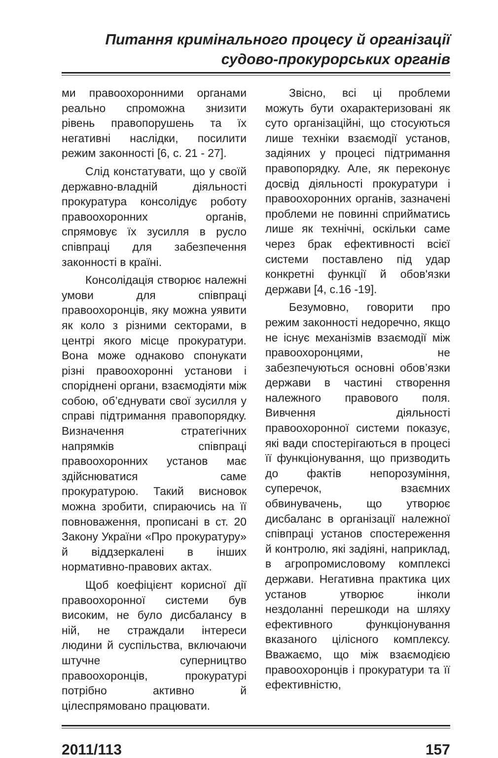Питання кримінального процесу й організації
судово-прокурорських органів
ми правоохоронними органами реально спроможна знизити рівень правопорушень та їх негативні наслідки, посилити режим законності [6, с. 21 - 27].
Слід констатувати, що у своїй державно-владній діяльності прокуратура консолідує роботу правоохоронних органів, спрямовує їх зусилля в русло співпраці для забезпечення законності в країні.
Консолідація створює належні умови для співпраці правоохоронців, яку можна уявити як коло з різними секторами, в центрі якого місце прокуратури. Вона може однаково спонукати різні правоохоронні установи і споріднені органи, взаємодіяти між собою, об’єднувати свої зусилля у справі підтримання правопорядку. Визначення стратегічних напрямків співпраці правоохоронних установ має здійснюватися саме прокуратурою. Такий висновок можна зробити, спираючись на її повноваження, прописані в ст. 20 Закону України «Про прокуратуру» й віддзеркалені в інших нормативно-правових актах.
Щоб коефіцієнт корисної дії правоохоронної системи був високим, не було дисбалансу в ній, не страждали інтереси людини й суспільства, включаючи штучне суперництво правоохоронців, прокуратурі потрібно активно й цілеспрямовано працювати.
Звісно, всі ці проблеми можуть бути охарактеризовані як суто організаційні, що стосуються лише техніки взаємодії установ, задіяних у процесі підтримання правопорядку. Але, як переконує досвід діяльності прокуратури і правоохоронних органів, зазначені проблеми не повинні сприйматись лише як технічні, оскільки саме через брак ефективності всієї системи поставлено під удар конкретні функції й обов'язки держави [4, с.16 -19].
Безумовно, говорити про режим законності недоречно, якщо не існує механізмів взаємодії між правоохоронцями, не забезпечуються основні обов’язки держави в частині створення належного правового поля. Вивчення діяльності правоохоронної системи показує, які вади спостерігаються в процесі її функціонування, що призводить до фактів непорозуміння, суперечок, взаємних обвинувачень, що утворює дисбаланс в організації належної співпраці установ спостереження й контролю, які задіяні, наприклад, в агропромисловому комплексі держави. Негативна практика цих установ утворює інколи нездоланні перешкоди на шляху ефективного функціонування вказаного цілісного комплексу. Вважаємо, що між взаємодією правоохоронців і прокуратури та її ефективністю,
2011/113 157